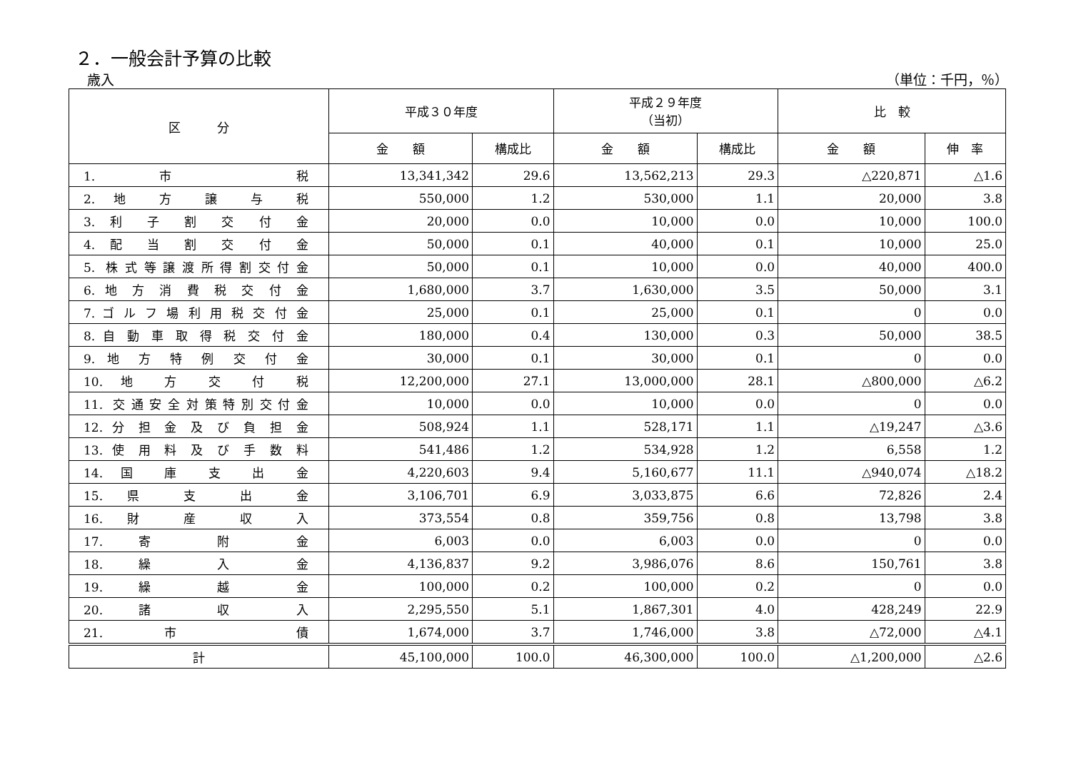２．一般会計予算の比較
歳入 （単位：千円，％）
| 区 分 | 平成３０年度 | | 平成２９年度 （当初） | | 比 較 | |
| --- | --- | --- | --- | --- | --- | --- |
| | 金 額 | 構成比 | 金 額 | 構成比 | 金 額 | 伸 率 |
| 1. 市 税 | 13,341,342 | 29.6 | 13,562,213 | 29.3 | △220,871 | △1.6 |
| 2. 地 方 譲 与 税 | 550,000 | 1.2 | 530,000 | 1.1 | 20,000 | 3.8 |
| 3. 利 子 割 交 付 金 | 20,000 | 0.0 | 10,000 | 0.0 | 10,000 | 100.0 |
| 4. 配 当 割 交 付 金 | 50,000 | 0.1 | 40,000 | 0.1 | 10,000 | 25.0 |
| 5. 株式等譲渡所得割交付金 | 50,000 | 0.1 | 10,000 | 0.0 | 40,000 | 400.0 |
| 6. 地 方 消 費 税 交 付 金 | 1,680,000 | 3.7 | 1,630,000 | 3.5 | 50,000 | 3.1 |
| 7. ゴ ル フ 場 利 用 税 交 付 金 | 25,000 | 0.1 | 25,000 | 0.1 | 0 | 0.0 |
| 8. 自 動 車 取 得 税 交 付 金 | 180,000 | 0.4 | 130,000 | 0.3 | 50,000 | 38.5 |
| 9. 地 方 特 例 交 付 金 | 30,000 | 0.1 | 30,000 | 0.1 | 0 | 0.0 |
| 10. 地 方 交 付 税 | 12,200,000 | 27.1 | 13,000,000 | 28.1 | △800,000 | △6.2 |
| 11. 交通安全対策特別交付金 | 10,000 | 0.0 | 10,000 | 0.0 | 0 | 0.0 |
| 12. 分 担 金 及 び 負 担 金 | 508,924 | 1.1 | 528,171 | 1.1 | △19,247 | △3.6 |
| 13. 使 用 料 及 び 手 数 料 | 541,486 | 1.2 | 534,928 | 1.2 | 6,558 | 1.2 |
| 14. 国 庫 支 出 金 | 4,220,603 | 9.4 | 5,160,677 | 11.1 | △940,074 | △18.2 |
| 15. 県 支 出 金 | 3,106,701 | 6.9 | 3,033,875 | 6.6 | 72,826 | 2.4 |
| 16. 財 産 収 入 | 373,554 | 0.8 | 359,756 | 0.8 | 13,798 | 3.8 |
| 17. 寄 附 金 | 6,003 | 0.0 | 6,003 | 0.0 | 0 | 0.0 |
| 18. 繰 入 金 | 4,136,837 | 9.2 | 3,986,076 | 8.6 | 150,761 | 3.8 |
| 19. 繰 越 金 | 100,000 | 0.2 | 100,000 | 0.2 | 0 | 0.0 |
| 20. 諸 収 入 | 2,295,550 | 5.1 | 1,867,301 | 4.0 | 428,249 | 22.9 |
| 21. 市 債 | 1,674,000 | 3.7 | 1,746,000 | 3.8 | △72,000 | △4.1 |
| 計 | 45,100,000 | 100.0 | 46,300,000 | 100.0 | △1,200,000 | △2.6 |